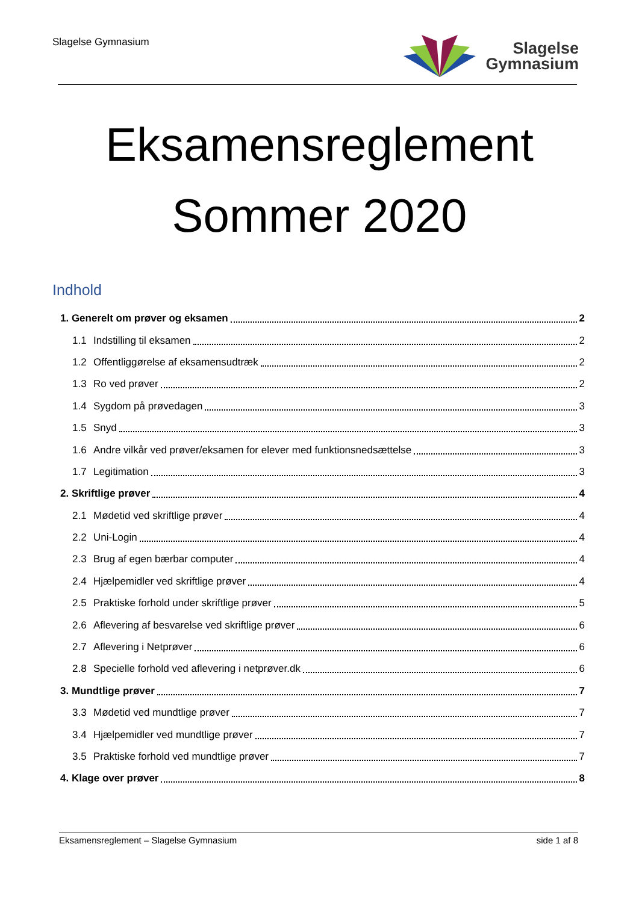Slagelse Gymnasium
Slagelse
Gymnasium
Eksamensreglement
Sommer 2020
Indhold
1. Generelt om prøver og eksamen 2
1.1 Indstilling til eksamen 2
1.2 Offentliggørelse af eksamensudtræk 2
1.3 Ro ved prøver 2
1.4 Sygdom på prøvedagen 3
1.5 Snyd 3
1.6 Andre vilkår ved prøver/eksamen for elever med funktionsnedsættelse 3
1.7 Legitimation 3
2. Skriftlige prøver 4
2.1 Mødetid ved skriftlige prøver 4
2.2 Uni-Login 4
2.3 Brug af egen bærbar computer 4
2.4 Hjælpemidler ved skriftlige prøver 4
2.5 Praktiske forhold under skriftlige prøver 5
2.6 Aflevering af besvarelse ved skriftlige prøver 6
2.7 Aflevering i Netprøver 6
2.8 Specielle forhold ved aflevering i netprøver.dk 6
3. Mundtlige prøver 7
3.3 Mødetid ved mundtlige prøver 7
3.4 Hjælpemidler ved mundtlige prøver 7
3.5 Praktiske forhold ved mundtlige prøver 7
4. Klage over prøver 8
Eksamensreglement – Slagelse Gymnasium side 1 af 8